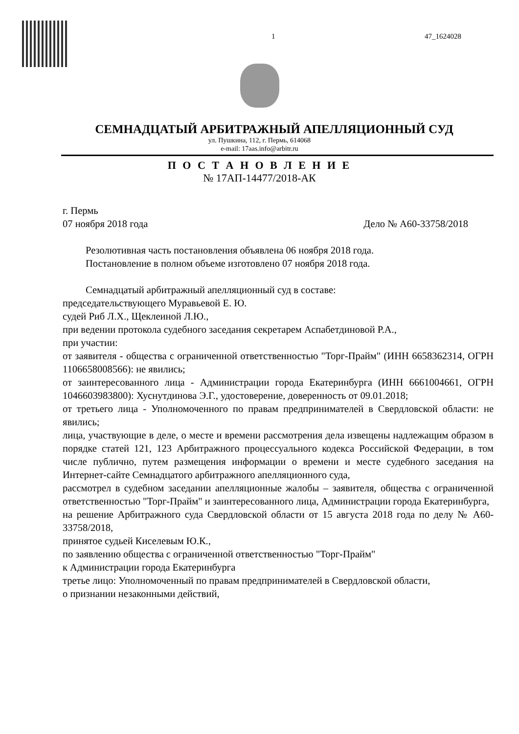1 47_1624028
СЕМНАДЦАТЫЙ АРБИТРАЖНЫЙ АПЕЛЛЯЦИОННЫЙ СУД
ул. Пушкина, 112, г. Пермь, 614068
e-mail: 17aas.info@arbitr.ru
П О С Т А Н О В Л Е Н И Е
№ 17АП-14477/2018-АК
г. Пермь
07 ноября 2018 года Дело № А60-33758/2018
Резолютивная часть постановления объявлена 06 ноября 2018 года.
Постановление в полном объеме изготовлено 07 ноября 2018 года.
Семнадцатый арбитражный апелляционный суд в составе:
председательствующего Муравьевой Е. Ю.
судей Риб Л.Х., Щеклеиной Л.Ю.,
при ведении протокола судебного заседания секретарем Аспабетдиновой Р.А.,
при участии:
от заявителя - общества с ограниченной ответственностью "Торг-Прайм" (ИНН 6658362314, ОГРН 1106658008566): не явились;
от заинтересованного лица - Администрации города Екатеринбурга (ИНН 6661004661, ОГРН 1046603983800): Хуснутдинова Э.Г., удостоверение, доверенность от 09.01.2018;
от третьего лица - Уполномоченного по правам предпринимателей в Свердловской области: не явились;
лица, участвующие в деле, о месте и времени рассмотрения дела извещены надлежащим образом в порядке статей 121, 123 Арбитражного процессуального кодекса Российской Федерации, в том числе публично, путем размещения информации о времени и месте судебного заседания на Интернет-сайте Семнадцатого арбитражного апелляционного суда,
рассмотрел в судебном заседании апелляционные жалобы – заявителя, общества с ограниченной ответственностью "Торг-Прайм" и заинтересованного лица, Администрации города Екатеринбурга,
на решение Арбитражного суда Свердловской области от 15 августа 2018 года по делу № А60-33758/2018,
принятое судьей Киселевым Ю.К.,
по заявлению общества с ограниченной ответственностью "Торг-Прайм"
к Администрации города Екатеринбурга
третье лицо: Уполномоченный по правам предпринимателей в Свердловской области,
о признании незаконными действий,